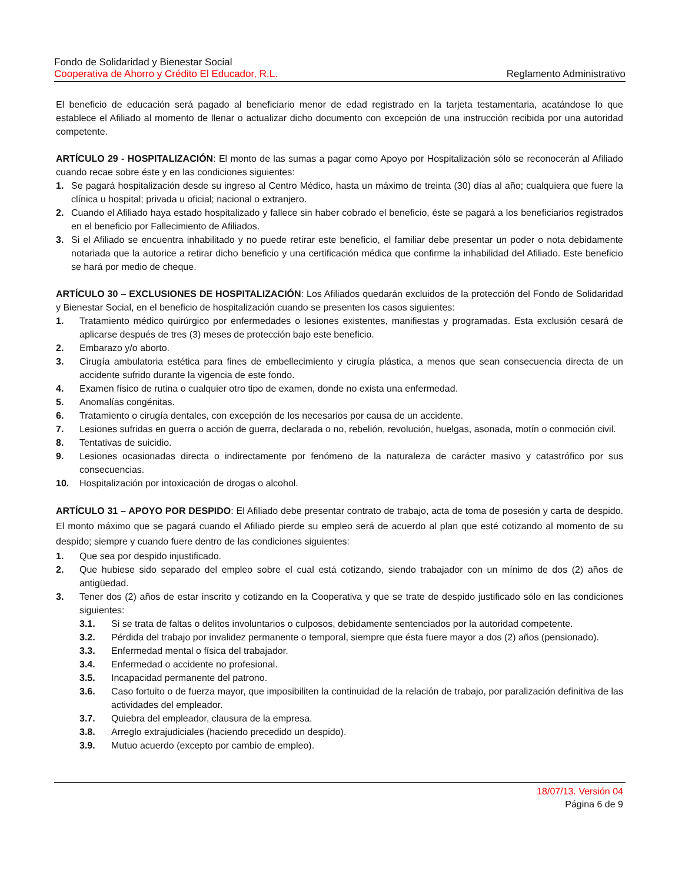Fondo de Solidaridad y Bienestar Social
Cooperativa de Ahorro y Crédito El Educador, R.L. Reglamento Administrativo
El beneficio de educación será pagado al beneficiario menor de edad registrado en la tarjeta testamentaria, acatándose lo que establece el Afiliado al momento de llenar o actualizar dicho documento con excepción de una instrucción recibida por una autoridad competente.
ARTÍCULO 29 - HOSPITALIZACIÓN: El monto de las sumas a pagar como Apoyo por Hospitalización sólo se reconocerán al Afiliado cuando recae sobre éste y en las condiciones siguientes:
1. Se pagará hospitalización desde su ingreso al Centro Médico, hasta un máximo de treinta (30) días al año; cualquiera que fuere la clínica u hospital; privada u oficial; nacional o extranjero.
2. Cuando el Afiliado haya estado hospitalizado y fallece sin haber cobrado el beneficio, éste se pagará a los beneficiarios registrados en el beneficio por Fallecimiento de Afiliados.
3. Si el Afiliado se encuentra inhabilitado y no puede retirar este beneficio, el familiar debe presentar un poder o nota debidamente notariada que la autorice a retirar dicho beneficio y una certificación médica que confirme la inhabilidad del Afiliado. Este beneficio se hará por medio de cheque.
ARTÍCULO 30 – EXCLUSIONES DE HOSPITALIZACIÓN: Los Afiliados quedarán excluidos de la protección del Fondo de Solidaridad y Bienestar Social, en el beneficio de hospitalización cuando se presenten los casos siguientes:
1. Tratamiento médico quirúrgico por enfermedades o lesiones existentes, manifiestas y programadas. Esta exclusión cesará de aplicarse después de tres (3) meses de protección bajo este beneficio.
2. Embarazo y/o aborto.
3. Cirugía ambulatoria estética para fines de embellecimiento y cirugía plástica, a menos que sean consecuencia directa de un accidente sufrido durante la vigencia de este fondo.
4. Examen físico de rutina o cualquier otro tipo de examen, donde no exista una enfermedad.
5. Anomalías congénitas.
6. Tratamiento o cirugía dentales, con excepción de los necesarios por causa de un accidente.
7. Lesiones sufridas en guerra o acción de guerra, declarada o no, rebelión, revolución, huelgas, asonada, motín o conmoción civil.
8. Tentativas de suicidio.
9. Lesiones ocasionadas directa o indirectamente por fenómeno de la naturaleza de carácter masivo y catastrófico por sus consecuencias.
10. Hospitalización por intoxicación de drogas o alcohol.
ARTÍCULO 31 – APOYO POR DESPIDO: El Afiliado debe presentar contrato de trabajo, acta de toma de posesión y carta de despido. El monto máximo que se pagará cuando el Afiliado pierde su empleo será de acuerdo al plan que esté cotizando al momento de su despido; siempre y cuando fuere dentro de las condiciones siguientes:
1. Que sea por despido injustificado.
2. Que hubiese sido separado del empleo sobre el cual está cotizando, siendo trabajador con un mínimo de dos (2) años de antigüedad.
3. Tener dos (2) años de estar inscrito y cotizando en la Cooperativa y que se trate de despido justificado sólo en las condiciones siguientes:
3.1. Si se trata de faltas o delitos involuntarios o culposos, debidamente sentenciados por la autoridad competente.
3.2. Pérdida del trabajo por invalidez permanente o temporal, siempre que ésta fuere mayor a dos (2) años (pensionado).
3.3. Enfermedad mental o física del trabajador.
3.4. Enfermedad o accidente no profesional.
3.5. Incapacidad permanente del patrono.
3.6. Caso fortuito o de fuerza mayor, que imposibiliten la continuidad de la relación de trabajo, por paralización definitiva de las actividades del empleador.
3.7. Quiebra del empleador, clausura de la empresa.
3.8. Arreglo extrajudiciales (haciendo precedido un despido).
3.9. Mutuo acuerdo (excepto por cambio de empleo).
18/07/13. Versión 04
Página 6 de 9